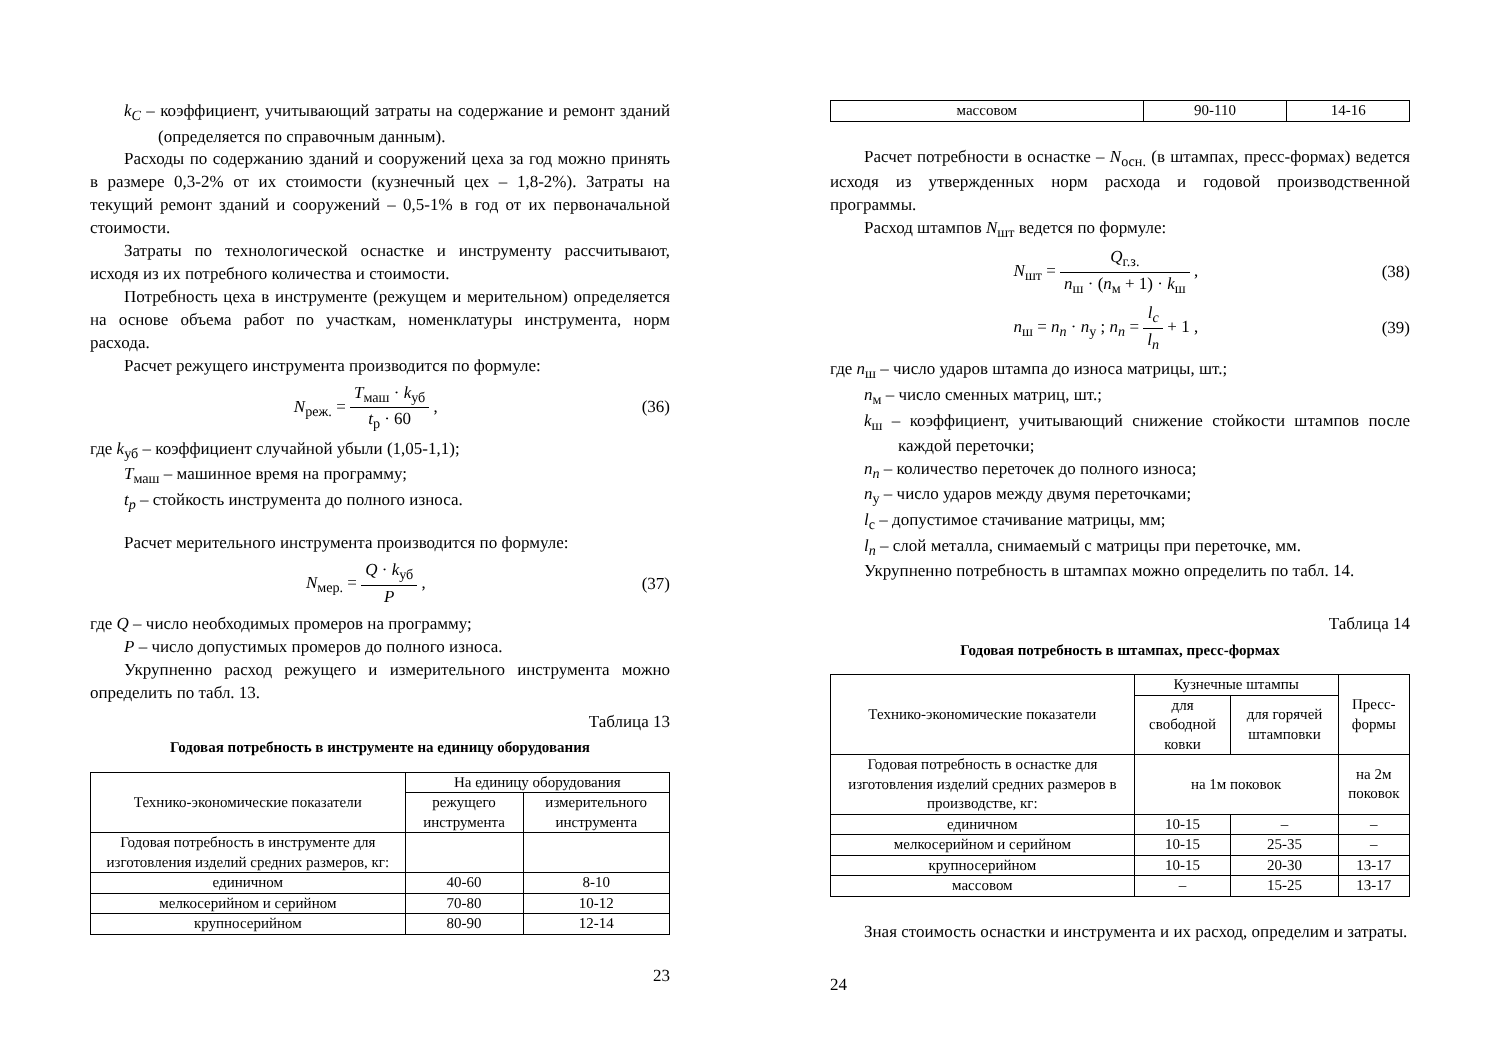k<sub>C</sub> – коэффициент, учитывающий затраты на содержание и ремонт зданий (определяется по справочным данным).
Расходы по содержанию зданий и сооружений цеха за год можно принять в размере 0,3-2% от их стоимости (кузнечный цех – 1,8-2%). Затраты на текущий ремонт зданий и сооружений – 0,5-1% в год от их первоначальной стоимости.
Затраты по технологической оснастке и инструменту рассчитывают, исходя из их потребного количества и стоимости.
Потребность цеха в инструменте (режущем и мерительном) определяется на основе объема работ по участкам, номенклатуры инструмента, норм расхода.
Расчет режущего инструмента производится по формуле:
N<sub>реж.</sub> = T<sub>маш</sub> · k<sub>уб</sub> t<sub>р</sub> · 60 , (36)
где k<sub>уб</sub> – коэффициент случайной убыли (1,05-1,1);
T<sub>маш</sub> – машинное время на программу;
t<sub>p</sub> – стойкость инструмента до полного износа.
Расчет мерительного инструмента производится по формуле:
N<sub>мер.</sub> = Q · k<sub>уб</sub> P , (37)
где Q – число необходимых промеров на программу;
P – число допустимых промеров до полного износа.
Укрупненно расход режущего и измерительного инструмента можно определить по табл. 13.
Таблица 13
Годовая потребность в инструменте на единицу оборудования
| Технико-экономические показатели | На единицу оборудования | |
| --- | --- | --- |
| | режущего инструмента | измерительного инструмента |
| Годовая потребность в инструменте для изготовления изделий средних размеров, кг: | | |
| единичном | 40-60 | 8-10 |
| мелкосерийном и серийном | 70-80 | 10-12 |
| крупносерийном | 80-90 | 12-14 |
23
| массовом | 90-110 | 14-16 |
Расчет потребности в оснастке – N<sub>осн.</sub> (в штампах, пресс-формах) ведется исходя из утвержденных норм расхода и годовой производственной программы.
Расход штампов N<sub>шт</sub> ведется по формуле:
N<sub>шт</sub> = Q<sub>г.з.</sub> n<sub>ш</sub> · (n<sub>м</sub> + 1) · k<sub>ш</sub> , (38)
n<sub>ш</sub> = n<sub>n</sub> · n<sub>у</sub> ; n<sub>n</sub> = l<sub>c</sub> l<sub>n</sub> + 1 , (39)
где n<sub>ш</sub> – число ударов штампа до износа матрицы, шт.;
n<sub>м</sub> – число сменных матриц, шт.;
k<sub>ш</sub> – коэффициент, учитывающий снижение стойкости штампов после каждой переточки;
n<sub>n</sub> – количество переточек до полного износа;
n<sub>у</sub> – число ударов между двумя переточками;
l<sub>c</sub> – допустимое стачивание матрицы, мм;
l<sub>n</sub> – слой металла, снимаемый с матрицы при переточке, мм.
Укрупненно потребность в штампах можно определить по табл. 14.
Таблица 14
Годовая потребность в штампах, пресс-формах
| Технико-экономические показатели | Кузнечные штампы | | Пресс- формы |
| --- | --- | --- | --- |
| | для свободной ковки | для горячей штамповки | |
| Годовая потребность в оснастке для изготовления изделий средних размеров в производстве, кг: | на 1м поковок | | на 2м поковок |
| единичном | 10-15 | – | – |
| мелкосерийном и серийном | 10-15 | 25-35 | – |
| крупносерийном | 10-15 | 20-30 | 13-17 |
| массовом | – | 15-25 | 13-17 |
Зная стоимость оснастки и инструмента и их расход, определим и затраты.
24